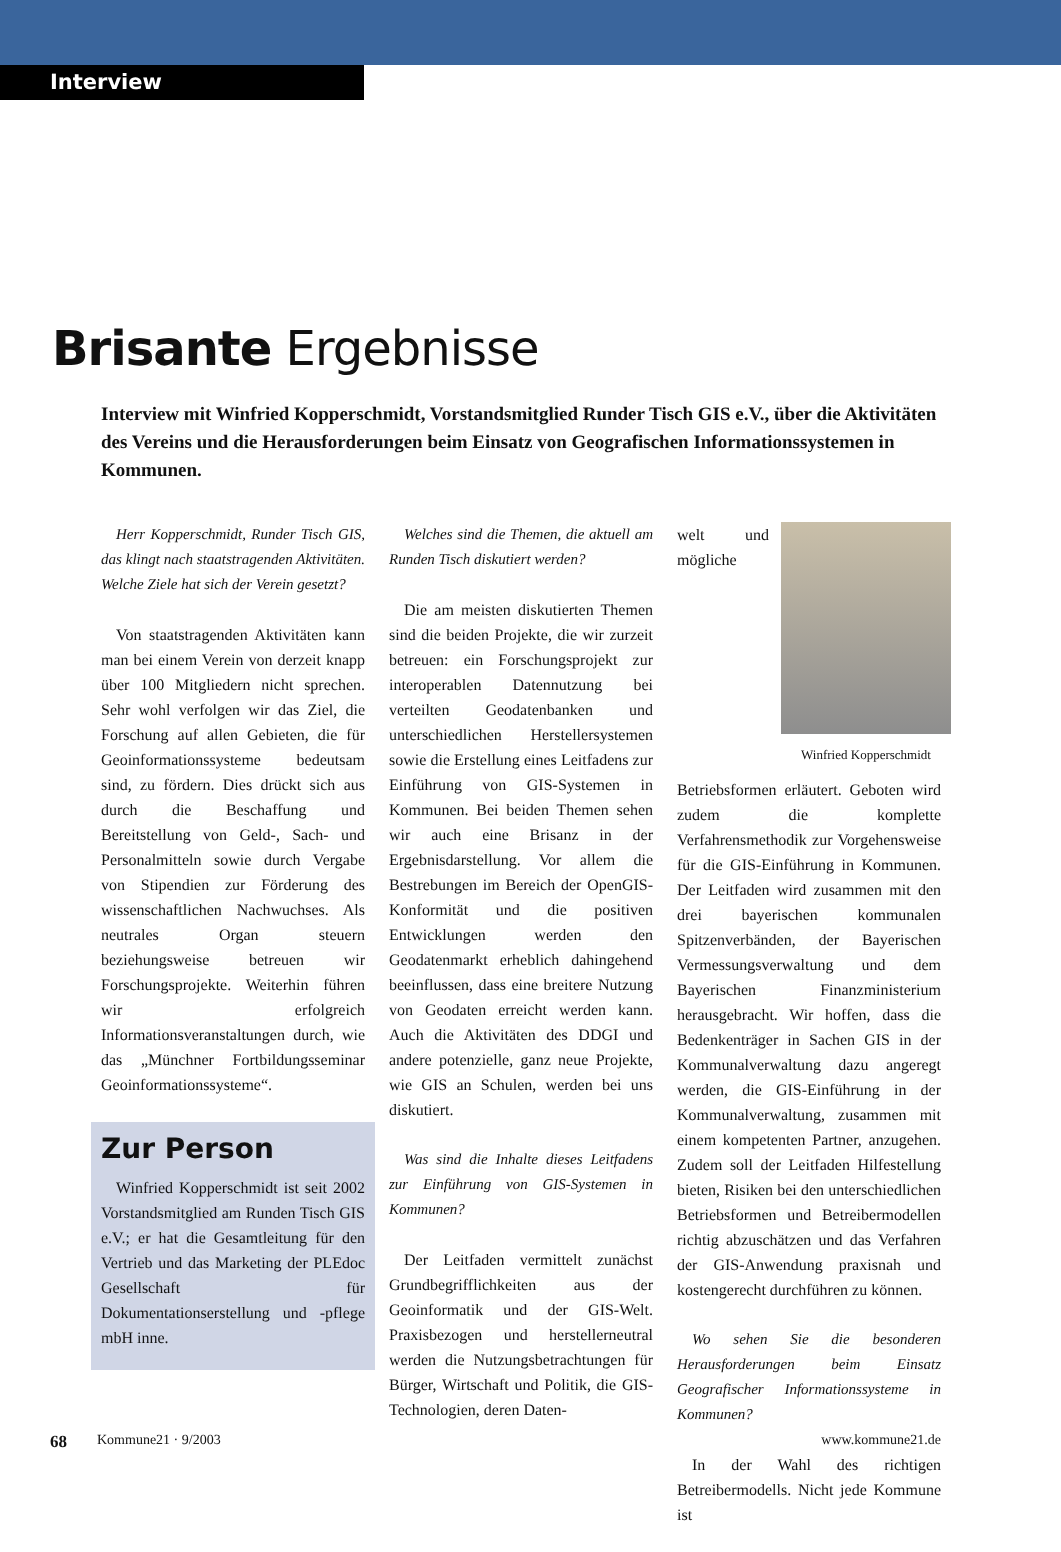Interview
Brisante Ergebnisse
Interview mit Winfried Kopperschmidt, Vorstandsmitglied Runder Tisch GIS e.V., über die Aktivitäten des Vereins und die Herausforderungen beim Einsatz von Geografischen Informationssystemen in Kommunen.
Herr Kopperschmidt, Runder Tisch GIS, das klingt nach staatstragenden Aktivitäten. Welche Ziele hat sich der Verein gesetzt?
Von staatstragenden Aktivitäten kann man bei einem Verein von derzeit knapp über 100 Mitgliedern nicht sprechen. Sehr wohl verfolgen wir das Ziel, die Forschung auf allen Gebieten, die für Geoinformationssysteme bedeutsam sind, zu fördern. Dies drückt sich aus durch die Beschaffung und Bereitstellung von Geld-, Sach- und Personalmitteln sowie durch Vergabe von Stipendien zur Förderung des wissenschaftlichen Nachwuchses. Als neutrales Organ steuern beziehungsweise betreuen wir Forschungsprojekte. Weiterhin führen wir erfolgreich Informationsveranstaltungen durch, wie das „Münchner Fortbildungsseminar Geoinformationssysteme“.
Zur Person
Winfried Kopperschmidt ist seit 2002 Vorstandsmitglied am Runden Tisch GIS e.V.; er hat die Gesamtleitung für den Vertrieb und das Marketing der PLEdoc Gesellschaft für Dokumentationserstellung und -pflege mbH inne.
Welches sind die Themen, die aktuell am Runden Tisch diskutiert werden?
Die am meisten diskutierten Themen sind die beiden Projekte, die wir zurzeit betreuen: ein Forschungsprojekt zur interoperablen Datennutzung bei verteilten Geodatenbanken und unterschiedlichen Herstellersystemen sowie die Erstellung eines Leitfadens zur Einführung von GIS-Systemen in Kommunen. Bei beiden Themen sehen wir auch eine Brisanz in der Ergebnisdarstellung. Vor allem die Bestrebungen im Bereich der OpenGIS-Konformität und die positiven Entwicklungen werden den Geodatenmarkt erheblich dahingehend beeinflussen, dass eine breitere Nutzung von Geodaten erreicht werden kann. Auch die Aktivitäten des DDGI und andere potenzielle, ganz neue Projekte, wie GIS an Schulen, werden bei uns diskutiert.
Was sind die Inhalte dieses Leitfadens zur Einführung von GIS-Systemen in Kommunen?
Der Leitfaden vermittelt zunächst Grundbegrifflichkeiten aus der Geoinformatik und der GIS-Welt. Praxisbezogen und herstellerneutral werden die Nutzungsbetrachtungen für Bürger, Wirtschaft und Politik, die GIS-Technologien, deren Daten-
Winfried Kopperschmidt
welt und mögliche Betriebsformen erläutert. Geboten wird zudem die komplette Verfahrensmethodik zur Vorgehensweise für die GIS-Einführung in Kommunen. Der Leitfaden wird zusammen mit den drei bayerischen kommunalen Spitzenverbänden, der Bayerischen Vermessungsverwaltung und dem Bayerischen Finanzministerium herausgebracht. Wir hoffen, dass die Bedenkenträger in Sachen GIS in der Kommunalverwaltung dazu angeregt werden, die GIS-Einführung in der Kommunalverwaltung, zusammen mit einem kompetenten Partner, anzugehen. Zudem soll der Leitfaden Hilfestellung bieten, Risiken bei den unterschiedlichen Betriebsformen und Betreibermodellen richtig abzuschätzen und das Verfahren der GIS-Anwendung praxisnah und kostengerecht durchführen zu können.
Wo sehen Sie die besonderen Herausforderungen beim Einsatz Geografischer Informationssysteme in Kommunen?
In der Wahl des richtigen Betreibermodells. Nicht jede Kommune ist
68 Kommune21 · 9/2003 www.kommune21.de